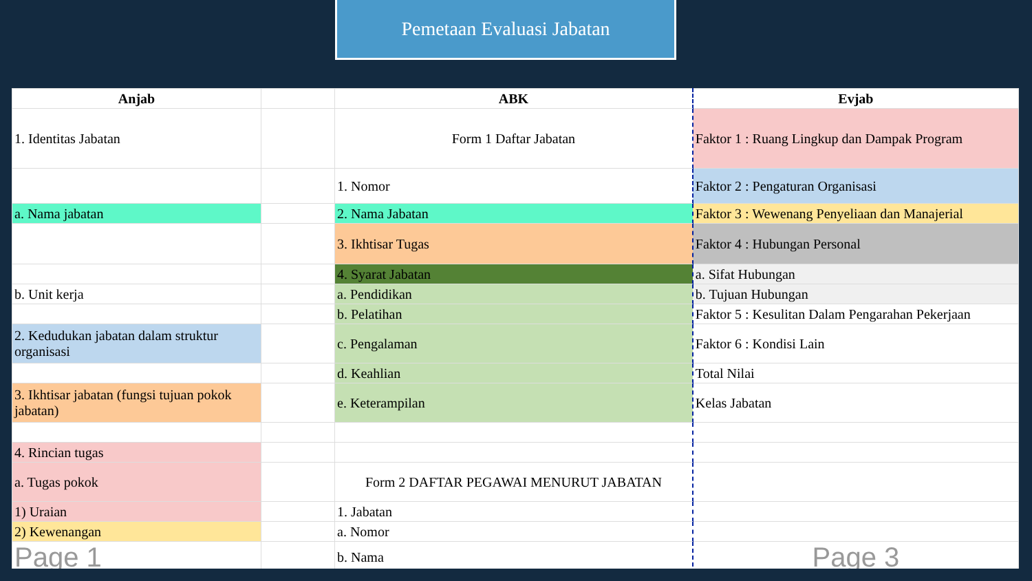Pemetaan Evaluasi Jabatan
| Anjab | | ABK | Evjab |
| 1. Identitas Jabatan | | Form 1 Daftar Jabatan | Faktor 1 : Ruang Lingkup dan Dampak Program |
| | | 1. Nomor | Faktor 2 : Pengaturan Organisasi |
| a. Nama jabatan | | 2. Nama Jabatan | Faktor 3 : Wewenang Penyeliaan dan Manajerial |
| | | 3. Ikhtisar Tugas | Faktor 4 : Hubungan Personal |
| | | 4. Syarat Jabatan | a. Sifat Hubungan |
| b. Unit kerja | | a. Pendidikan | b. Tujuan Hubungan |
| | | b. Pelatihan | Faktor 5 : Kesulitan Dalam Pengarahan Pekerjaan |
| 2. Kedudukan jabatan dalam struktur organisasi | | c. Pengalaman | Faktor 6 : Kondisi Lain |
| | | d. Keahlian | Total Nilai |
| 3. Ikhtisar jabatan (fungsi tujuan pokok jabatan) | | e. Keterampilan | Kelas Jabatan |
| 4. Rincian tugas | | | |
| a. Tugas pokok | | Form 2 DAFTAR PEGAWAI MENURUT JABATAN | |
| 1) Uraian | | 1. Jabatan | |
| 2) Kewenangan | | a. Nomor | |
| Page 1 | | b. Nama | Page 3 |